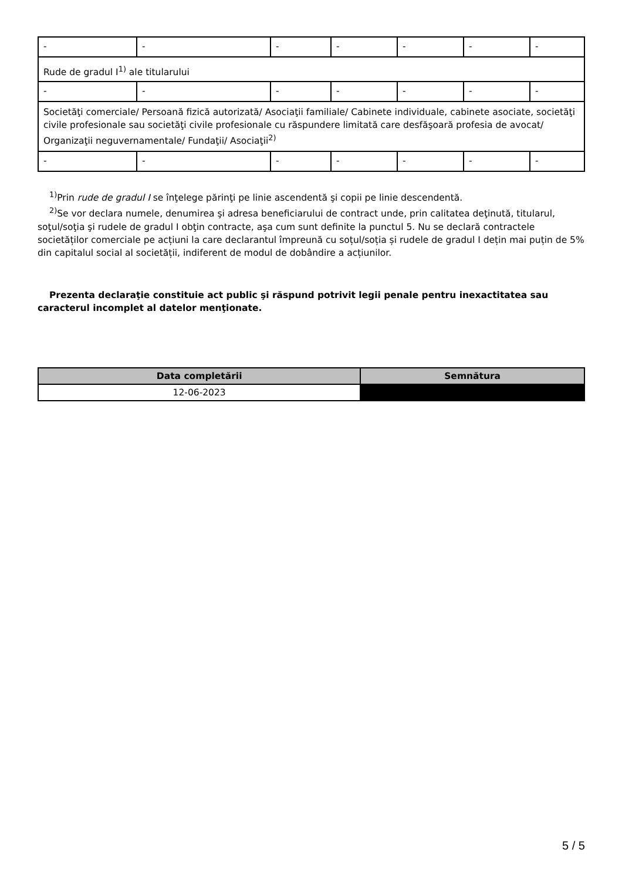| - | - | - | - | - | - | - |
| Rude de gradul I<sup>1)</sup> ale titularului | | | | | | |
| - | - | - | - | - | - | - |
| Societăţi comerciale/ Persoană fizică autorizată/ Asociaţii familiale/ Cabinete individuale, cabinete asociate, societăţi civile profesionale sau societăţi civile profesionale cu răspundere limitată care desfăşoară profesia de avocat/ Organizaţii neguvernamentale/ Fundaţii/ Asociaţii<sup>2)</sup> | | | | | | |
| - | - | - | - | - | - | - |
<sup>1)</sup> Prin rude de gradul I se înţelege părinţi pe linie ascendentă şi copii pe linie descendentă.
<sup>2)</sup> Se vor declara numele, denumirea şi adresa beneficiarului de contract unde, prin calitatea deţinută, titularul, soţul/soţia şi rudele de gradul I obţin contracte, aşa cum sunt definite la punctul 5. Nu se declară contractele societăților comerciale pe acțiuni la care declarantul împreună cu soțul/soția și rudele de gradul I dețin mai puțin de 5% din capitalul social al societății, indiferent de modul de dobândire a acțiunilor.
Prezenta declaraţie constituie act public şi răspund potrivit legii penale pentru inexactitatea sau caracterul incomplet al datelor menţionate.
| Data completării | Semnătura |
| --- | --- |
| 12-06-2023 | |
5 / 5